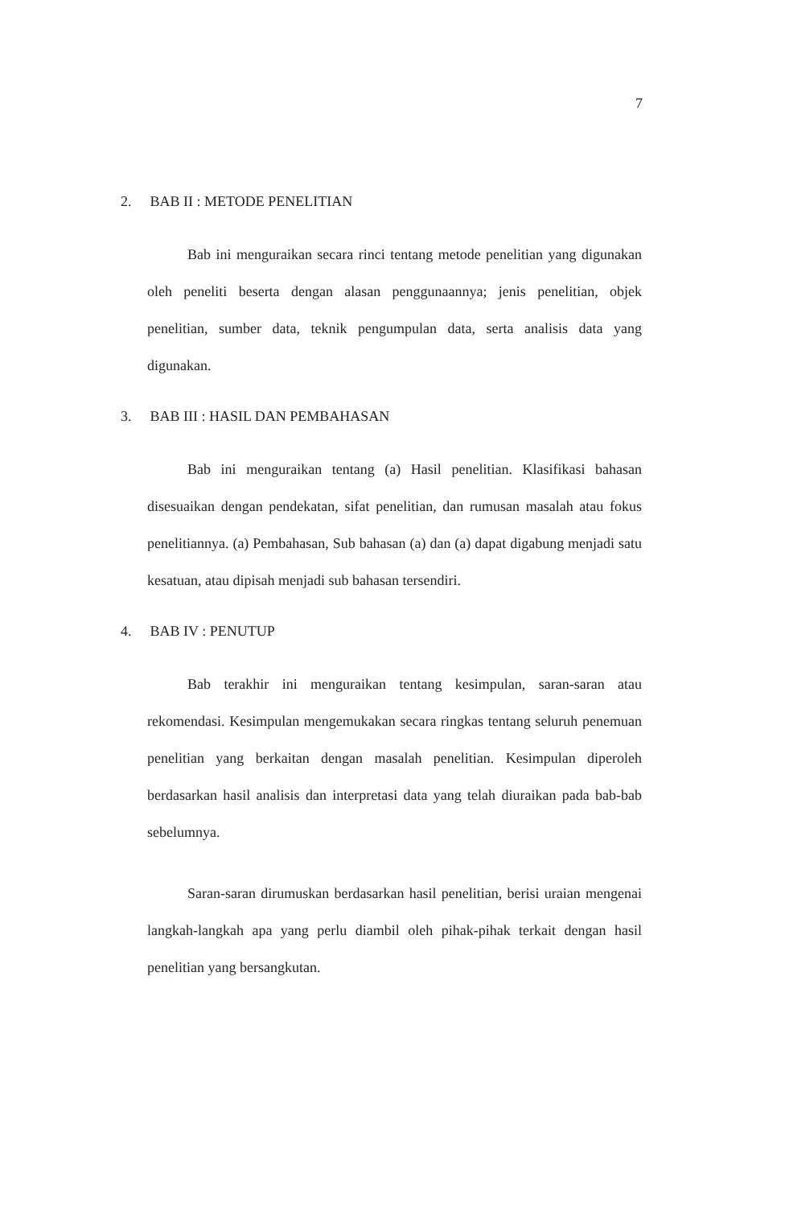7
2. BAB II : METODE PENELITIAN
Bab ini menguraikan secara rinci tentang metode penelitian yang digunakan oleh peneliti beserta dengan alasan penggunaannya; jenis penelitian, objek penelitian, sumber data, teknik pengumpulan data, serta analisis data yang digunakan.
3. BAB III : HASIL DAN PEMBAHASAN
Bab ini menguraikan tentang (a) Hasil penelitian. Klasifikasi bahasan disesuaikan dengan pendekatan, sifat penelitian, dan rumusan masalah atau fokus penelitiannya. (a) Pembahasan, Sub bahasan (a) dan (a) dapat digabung menjadi satu kesatuan, atau dipisah menjadi sub bahasan tersendiri.
4. BAB IV : PENUTUP
Bab terakhir ini menguraikan tentang kesimpulan, saran-saran atau rekomendasi. Kesimpulan mengemukakan secara ringkas tentang seluruh penemuan penelitian yang berkaitan dengan masalah penelitian. Kesimpulan diperoleh berdasarkan hasil analisis dan interpretasi data yang telah diuraikan pada bab-bab sebelumnya.
Saran-saran dirumuskan berdasarkan hasil penelitian, berisi uraian mengenai langkah-langkah apa yang perlu diambil oleh pihak-pihak terkait dengan hasil penelitian yang bersangkutan.